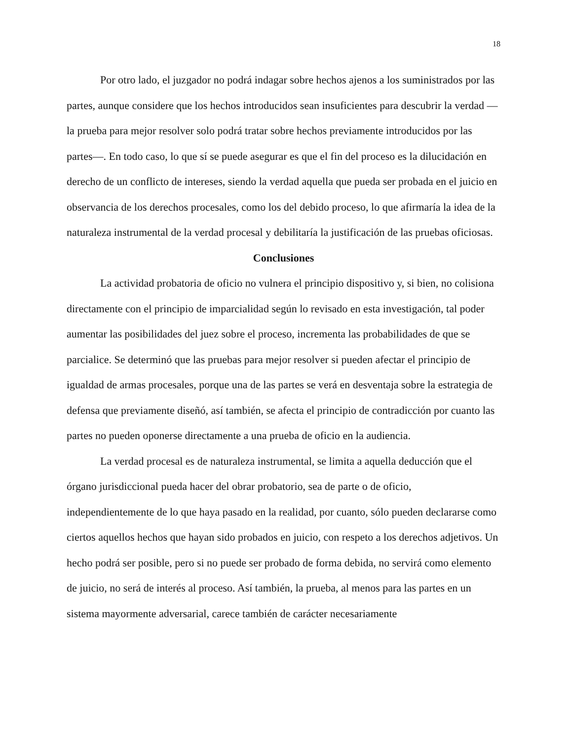18
Por otro lado, el juzgador no podrá indagar sobre hechos ajenos a los suministrados por las partes, aunque considere que los hechos introducidos sean insuficientes para descubrir la verdad —la prueba para mejor resolver solo podrá tratar sobre hechos previamente introducidos por las partes—. En todo caso, lo que sí se puede asegurar es que el fin del proceso es la dilucidación en derecho de un conflicto de intereses, siendo la verdad aquella que pueda ser probada en el juicio en observancia de los derechos procesales, como los del debido proceso, lo que afirmaría la idea de la naturaleza instrumental de la verdad procesal y debilitaría la justificación de las pruebas oficiosas.
Conclusiones
La actividad probatoria de oficio no vulnera el principio dispositivo y, si bien, no colisiona directamente con el principio de imparcialidad según lo revisado en esta investigación, tal poder aumentar las posibilidades del juez sobre el proceso, incrementa las probabilidades de que se parcialice. Se determinó que las pruebas para mejor resolver si pueden afectar el principio de igualdad de armas procesales, porque una de las partes se verá en desventaja sobre la estrategia de defensa que previamente diseñó, así también, se afecta el principio de contradicción por cuanto las partes no pueden oponerse directamente a una prueba de oficio en la audiencia.
La verdad procesal es de naturaleza instrumental, se limita a aquella deducción que el órgano jurisdiccional pueda hacer del obrar probatorio, sea de parte o de oficio, independientemente de lo que haya pasado en la realidad, por cuanto, sólo pueden declararse como ciertos aquellos hechos que hayan sido probados en juicio, con respeto a los derechos adjetivos. Un hecho podrá ser posible, pero si no puede ser probado de forma debida, no servirá como elemento de juicio, no será de interés al proceso. Así también, la prueba, al menos para las partes en un sistema mayormente adversarial, carece también de carácter necesariamente